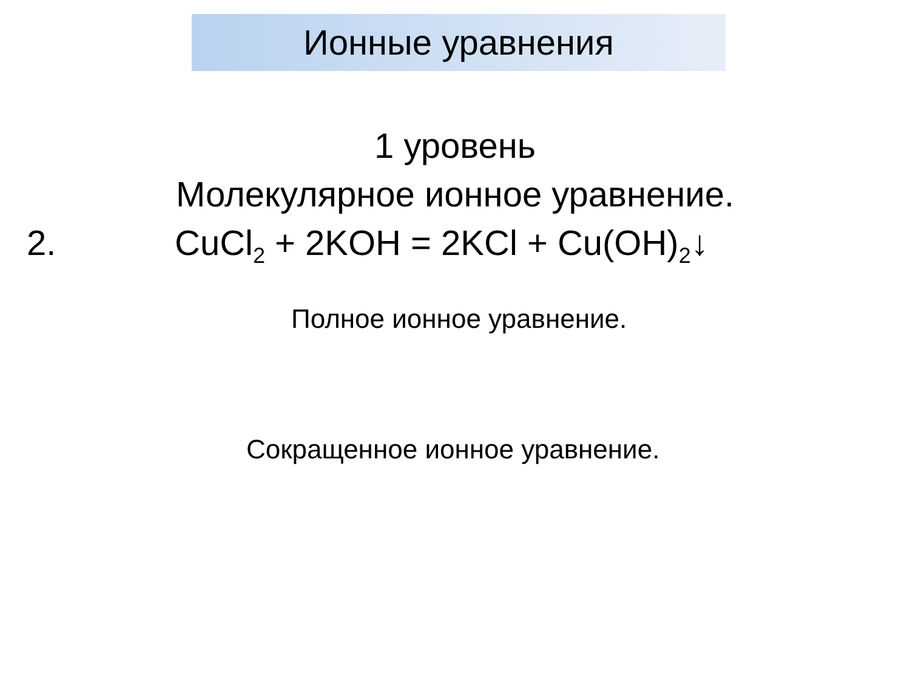Ионные уравнения
1 уровень
Молекулярное ионное уравнение.
2. CuCl<sub>2</sub> + 2KOH = 2KCl + Cu(OH)<sub>2</sub>↓
Полное ионное уравнение.
Сокращенное ионное уравнение.